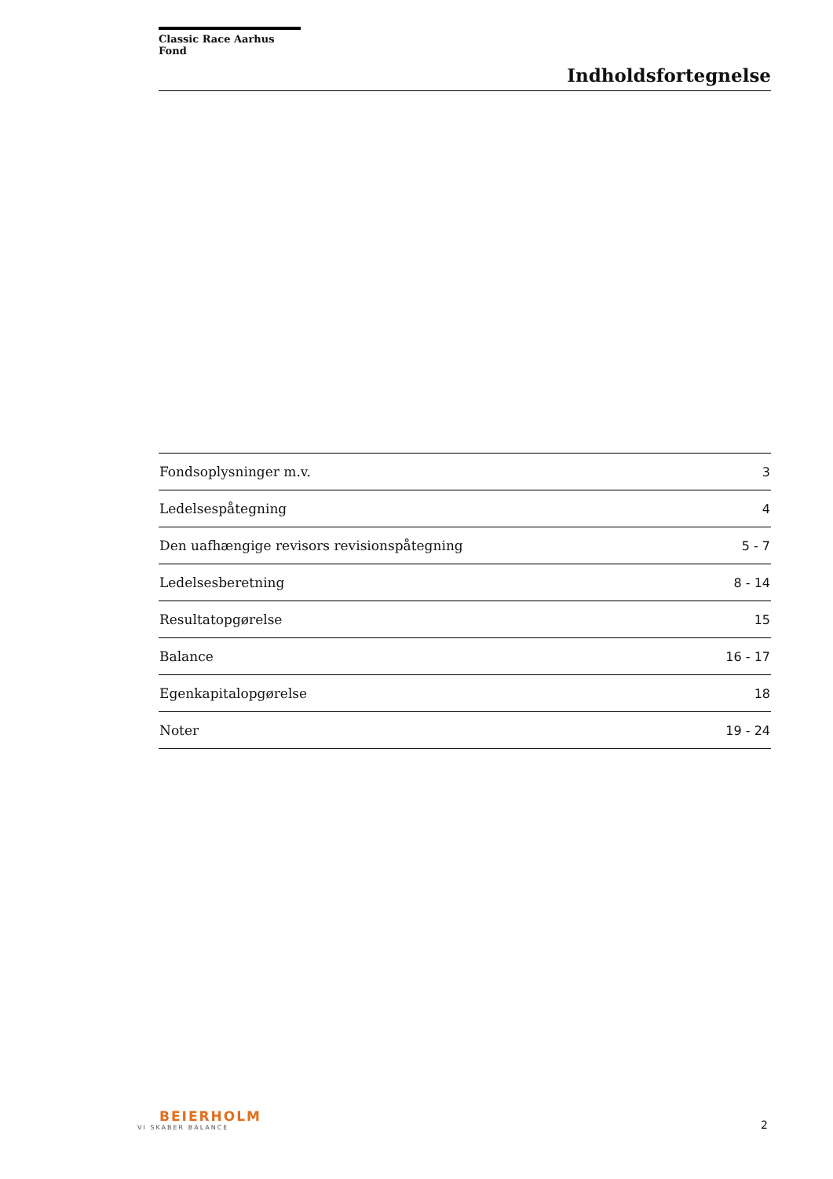Classic Race Aarhus Fond
Indholdsfortegnelse
| Fondsoplysninger m.v. | 3 |
| Ledelsespåtegning | 4 |
| Den uafhængige revisors revisionspåtegning | 5 - 7 |
| Ledelsesberetning | 8 - 14 |
| Resultatopgørelse | 15 |
| Balance | 16 - 17 |
| Egenkapitalopgørelse | 18 |
| Noter | 19 - 24 |
BEIERHOLM
VI SKABER BALANCE
2